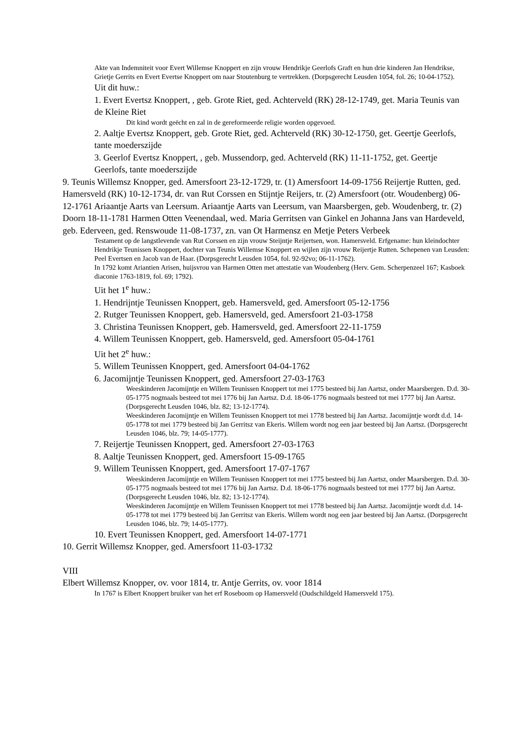Akte van Indemniteit voor Evert Willemse Knoppert en zijn vrouw Hendrikje Geerlofs Graft en hun drie kinderen Jan Hendrikse, Grietje Gerrits en Evert Evertse Knoppert om naar Stoutenburg te vertrekken. (Dorpsgerecht Leusden 1054, fol. 26; 10-04-1752).
Uit dit huw.:
1. Evert Evertsz Knoppert, , geb. Grote Riet, ged. Achterveld (RK) 28-12-1749, get. Maria Teunis van de Kleine Riet
Dit kind wordt geëcht en zal in de gereformeerde religie worden opgevoed.
2. Aaltje Evertsz Knoppert, geb. Grote Riet, ged. Achterveld (RK) 30-12-1750, get. Geertje Geerlofs, tante moederszijde
3. Geerlof Evertsz Knoppert, , geb. Mussendorp, ged. Achterveld (RK) 11-11-1752, get. Geertje Geerlofs, tante moederszijde
9. Teunis Willemsz Knopper, ged. Amersfoort 23-12-1729, tr. (1) Amersfoort 14-09-1756 Reijertje Rutten, ged. Hamersveld (RK) 10-12-1734, dr. van Rut Corssen en Stijntje Reijers, tr. (2) Amersfoort (otr. Woudenberg) 06-12-1761 Ariaantje Aarts van Leersum. Ariaantje Aarts van Leersum, van Maarsbergen, geb. Woudenberg, tr. (2) Doorn 18-11-1781 Harmen Otten Veenendaal, wed. Maria Gerritsen van Ginkel en Johanna Jans van Hardeveld, geb. Ederveen, ged. Renswoude 11-08-1737, zn. van Ot Harmensz en Metje Peters Verbeek
Testament op de langstlevende van Rut Corssen en zijn vrouw Steijntje Reijertsen, won. Hamersveld. Erfgename: hun kleindochter Hendrikje Teunissen Knoppert, dochter van Teunis Willemse Knoppert en wijlen zijn vrouw Reijertje Rutten. Schepenen van Leusden: Peel Evertsen en Jacob van de Haar. (Dorpsgerecht Leusden 1054, fol. 92-92vo; 06-11-1762).
In 1792 komt Ariantien Arisen, huijsvrou van Harmen Otten met attestatie van Woudenberg (Herv. Gem. Scherpenzeel 167; Kasboek diaconie 1763-1819, fol. 69; 1792).
Uit het 1<sup>e</sup> huw.:
1. Hendrijntje Teunissen Knoppert, geb. Hamersveld, ged. Amersfoort 05-12-1756
2. Rutger Teunissen Knoppert, geb. Hamersveld, ged. Amersfoort 21-03-1758
3. Christina Teunissen Knoppert, geb. Hamersveld, ged. Amersfoort 22-11-1759
4. Willem Teunissen Knoppert, geb. Hamersveld, ged. Amersfoort 05-04-1761
Uit het 2<sup>e</sup> huw.:
5. Willem Teunissen Knoppert, ged. Amersfoort 04-04-1762
6. Jacomijntje Teunissen Knoppert, ged. Amersfoort 27-03-1763
Weeskinderen Jacomijntje en Willem Teunissen Knoppert tot mei 1775 besteed bij Jan Aartsz, onder Maarsbergen. D.d. 30-05-1775 nogmaals besteed tot mei 1776 bij Jan Aartsz. D.d. 18-06-1776 nogmaals besteed tot mei 1777 bij Jan Aartsz. (Dorpsgerecht Leusden 1046, blz. 82; 13-12-1774).
Weeskinderen Jacomijntje en Willem Teunissen Knoppert tot mei 1778 besteed bij Jan Aartsz. Jacomijntje wordt d.d. 14-05-1778 tot mei 1779 besteed bij Jan Gerritsz van Ekeris. Willem wordt nog een jaar besteed bij Jan Aartsz. (Dorpsgerecht Leusden 1046, blz. 79; 14-05-1777).
7. Reijertje Teunissen Knoppert, ged. Amersfoort 27-03-1763
8. Aaltje Teunissen Knoppert, ged. Amersfoort 15-09-1765
9. Willem Teunissen Knoppert, ged. Amersfoort 17-07-1767
Weeskinderen Jacomijntje en Willem Teunissen Knoppert tot mei 1775 besteed bij Jan Aartsz, onder Maarsbergen. D.d. 30-05-1775 nogmaals besteed tot mei 1776 bij Jan Aartsz. D.d. 18-06-1776 nogmaals besteed tot mei 1777 bij Jan Aartsz. (Dorpsgerecht Leusden 1046, blz. 82; 13-12-1774).
Weeskinderen Jacomijntje en Willem Teunissen Knoppert tot mei 1778 besteed bij Jan Aartsz. Jacomijntje wordt d.d. 14-05-1778 tot mei 1779 besteed bij Jan Gerritsz van Ekeris. Willem wordt nog een jaar besteed bij Jan Aartsz. (Dorpsgerecht Leusden 1046, blz. 79; 14-05-1777).
10. Evert Teunissen Knoppert, ged. Amersfoort 14-07-1771
10. Gerrit Willemsz Knopper, ged. Amersfoort 11-03-1732
VIII
Elbert Willemsz Knopper, ov. voor 1814, tr. Antje Gerrits, ov. voor 1814
In 1767 is Elbert Knoppert bruiker van het erf Roseboom op Hamersveld (Oudschildgeld Hamersveld 175).